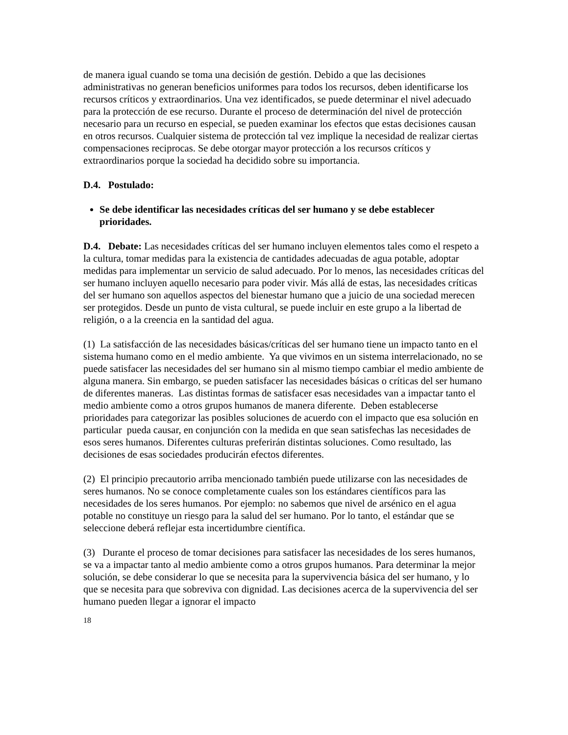de manera igual cuando se toma una decisión de gestión. Debido a que las decisiones administrativas no generan beneficios uniformes para todos los recursos, deben identificarse los recursos críticos y extraordinarios. Una vez identificados, se puede determinar el nivel adecuado para la protección de ese recurso. Durante el proceso de determinación del nivel de protección necesario para un recurso en especial, se pueden examinar los efectos que estas decisiones causan en otros recursos. Cualquier sistema de protección tal vez implique la necesidad de realizar ciertas compensaciones reciprocas. Se debe otorgar mayor protección a los recursos críticos y extraordinarios porque la sociedad ha decidido sobre su importancia.
D.4. Postulado:
Se debe identificar las necesidades críticas del ser humano y se debe establecer prioridades.
D.4. Debate: Las necesidades críticas del ser humano incluyen elementos tales como el respeto a la cultura, tomar medidas para la existencia de cantidades adecuadas de agua potable, adoptar medidas para implementar un servicio de salud adecuado. Por lo menos, las necesidades críticas del ser humano incluyen aquello necesario para poder vivir. Más allá de estas, las necesidades críticas del ser humano son aquellos aspectos del bienestar humano que a juicio de una sociedad merecen ser protegidos. Desde un punto de vista cultural, se puede incluir en este grupo a la libertad de religión, o a la creencia en la santidad del agua.
(1) La satisfacción de las necesidades básicas/críticas del ser humano tiene un impacto tanto en el sistema humano como en el medio ambiente. Ya que vivimos en un sistema interrelacionado, no se puede satisfacer las necesidades del ser humano sin al mismo tiempo cambiar el medio ambiente de alguna manera. Sin embargo, se pueden satisfacer las necesidades básicas o críticas del ser humano de diferentes maneras. Las distintas formas de satisfacer esas necesidades van a impactar tanto el medio ambiente como a otros grupos humanos de manera diferente. Deben establecerse prioridades para categorizar las posibles soluciones de acuerdo con el impacto que esa solución en particular pueda causar, en conjunción con la medida en que sean satisfechas las necesidades de esos seres humanos. Diferentes culturas preferirán distintas soluciones. Como resultado, las decisiones de esas sociedades producirán efectos diferentes.
(2) El principio precautorio arriba mencionado también puede utilizarse con las necesidades de seres humanos. No se conoce completamente cuales son los estándares científicos para las necesidades de los seres humanos. Por ejemplo: no sabemos que nivel de arsénico en el agua potable no constituye un riesgo para la salud del ser humano. Por lo tanto, el estándar que se seleccione deberá reflejar esta incertidumbre científica.
(3) Durante el proceso de tomar decisiones para satisfacer las necesidades de los seres humanos, se va a impactar tanto al medio ambiente como a otros grupos humanos. Para determinar la mejor solución, se debe considerar lo que se necesita para la supervivencia básica del ser humano, y lo que se necesita para que sobreviva con dignidad. Las decisiones acerca de la supervivencia del ser humano pueden llegar a ignorar el impacto
18